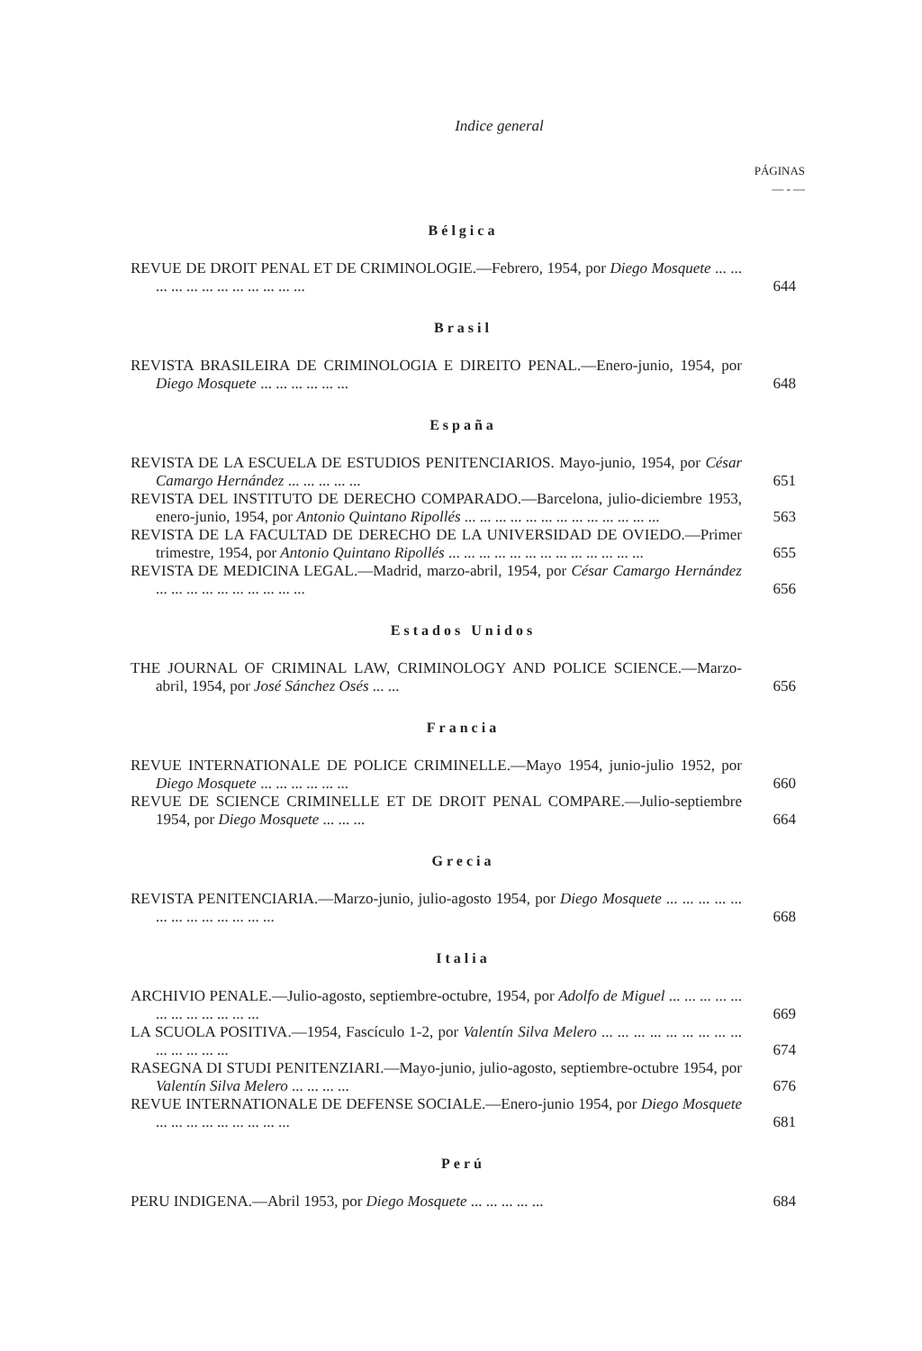Indice general
PÁGINAS
— - —
Bélgica
REVUE DE DROIT PENAL ET DE CRIMINOLOGIE.—Febrero, 1954, por Diego Mosquete ... ... ... ... ... ... ... ... ... ... ... ...
644
Brasil
REVISTA BRASILEIRA DE CRIMINOLOGIA E DIREITO PENAL.—Enero-junio, 1954, por Diego Mosquete ... ... ... ... ... ...
648
España
REVISTA DE LA ESCUELA DE ESTUDIOS PENITENCIARIOS. Mayo-junio, 1954, por César Camargo Hernández ... ... ... ... ...
651
REVISTA DEL INSTITUTO DE DERECHO COMPARADO.—Barcelona, julio-diciembre 1953, enero-junio, 1954, por Antonio Quintano Ripollés ... ... ... ... ... ... ... ... ... ... ... ... ...
563
REVISTA DE LA FACULTAD DE DERECHO DE LA UNIVERSIDAD DE OVIEDO.—Primer trimestre, 1954, por Antonio Quintano Ripollés ... ... ... ... ... ... ... ... ... ... ... ... ...
655
REVISTA DE MEDICINA LEGAL.—Madrid, marzo-abril, 1954, por César Camargo Hernández ... ... ... ... ... ... ... ... ... ...
656
Estados Unidos
THE JOURNAL OF CRIMINAL LAW, CRIMINOLOGY AND POLICE SCIENCE.—Marzo-abril, 1954, por José Sánchez Osés ... ...
656
Francia
REVUE INTERNATIONALE DE POLICE CRIMINELLE.—Mayo 1954, junio-julio 1952, por Diego Mosquete ... ... ... ... ... ...
660
REVUE DE SCIENCE CRIMINELLE ET DE DROIT PENAL COMPARE.—Julio-septiembre 1954, por Diego Mosquete ... ... ...
664
Grecia
REVISTA PENITENCIARIA.—Marzo-junio, julio-agosto 1954, por Diego Mosquete ... ... ... ... ... ... ... ... ... ... ... ... ...
668
Italia
ARCHIVIO PENALE.—Julio-agosto, septiembre-octubre, 1954, por Adolfo de Miguel ... ... ... ... ... ... ... ... ... ... ... ...
669
LA SCUOLA POSITIVA.—1954, Fascículo 1-2, por Valentín Silva Melero ... ... ... ... ... ... ... ... ... ... ... ... ... ...
674
RASEGNA DI STUDI PENITENZIARI.—Mayo-junio, julio-agosto, septiembre-octubre 1954, por Valentín Silva Melero ... ... ... ...
676
REVUE INTERNATIONALE DE DEFENSE SOCIALE.—Enero-junio 1954, por Diego Mosquete ... ... ... ... ... ... ... ... ...
681
Perú
PERU INDIGENA.—Abril 1953, por Diego Mosquete ... ... ... ... ...
684